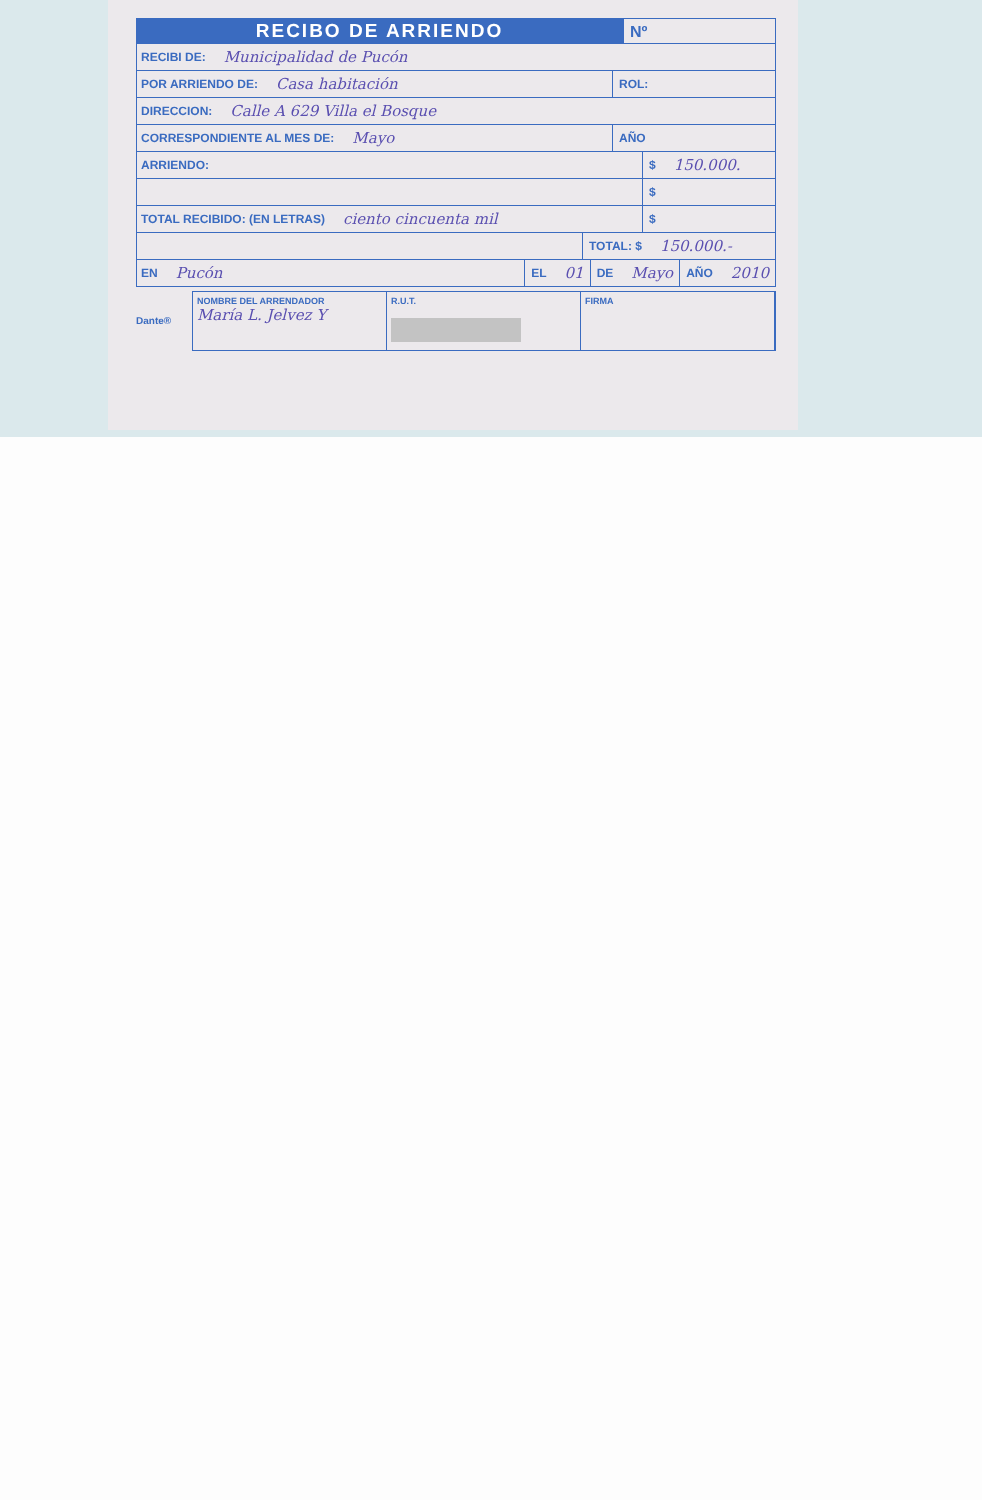RECIBO DE ARRIENDO
Nº
RECIBI DE: Municipalidad de Pucón
POR ARRIENDO DE: Casa habitación ROL:
DIRECCION: Calle A 629 Villa el Bosque
CORRESPONDIENTE AL MES DE: Mayo AÑO
ARRIENDO: $ 150.000.
$
TOTAL RECIBIDO: (EN LETRAS) ciento cincuenta mil $
TOTAL: $ 150.000.-
EN Pucón EL 01 DE Mayo AÑO 2010
NOMBRE DEL ARRENDADOR
María L. Jelvez Y
R.U.T.
FIRMA
Dante®